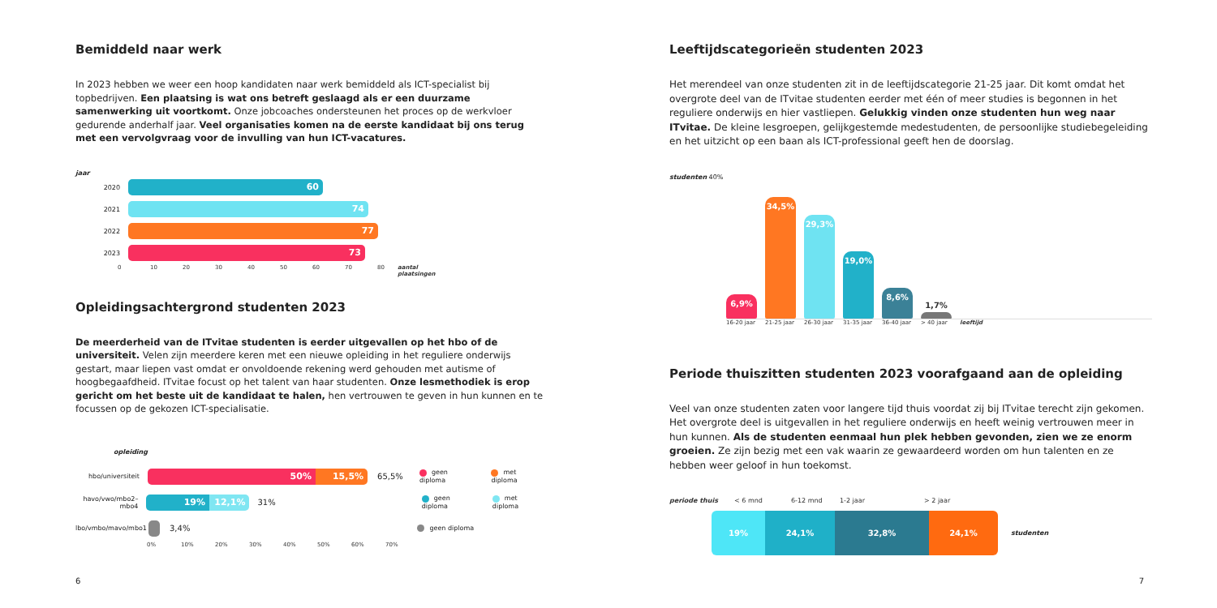Bemiddeld naar werk
In 2023 hebben we weer een hoop kandidaten naar werk bemiddeld als ICT-specialist bij topbedrijven. Een plaatsing is wat ons betreft geslaagd als er een duurzame samenwerking uit voortkomt. Onze jobcoaches ondersteunen het proces op de werkvloer gedurende anderhalf jaar. Veel organisaties komen na de eerste kandidaat bij ons terug met een vervolgvraag voor de invulling van hun ICT-vacatures.
jaar
2020
60
2021
74
2022
77
2023
73
0 10 20 30 40 50 60 70 80 aantal
plaatsingen
Opleidingsachtergrond studenten 2023
De meerderheid van de ITvitae studenten is eerder uitgevallen op het hbo of de universiteit. Velen zijn meerdere keren met een nieuwe opleiding in het reguliere onderwijs gestart, maar liepen vast omdat er onvoldoende rekening werd gehouden met autisme of hoogbegaafdheid. ITvitae focust op het talent van haar studenten. Onze lesmethodiek is erop gericht om het beste uit de kandidaat te halen, hen vertrouwen te geven in hun kunnen en te focussen op de gekozen ICT-specialisatie.
opleiding
hbo/universiteit
50% 15,5%
65,5%
geen diploma met diploma
havo/vwo/mbo2–mbo4
19% 12,1%
31%
geen diploma met diploma
lbo/vmbo/mavo/mbo1
3,4%
geen diploma
0% 10% 20% 30% 40% 50% 60% 70%
6
Leeftijdscategorieën studenten 2023
Het merendeel van onze studenten zit in de leeftijdscategorie 21-25 jaar. Dit komt omdat het overgrote deel van de ITvitae studenten eerder met één of meer studies is begonnen in het reguliere onderwijs en hier vastliepen. Gelukkig vinden onze studenten hun weg naar ITvitae. De kleine lesgroepen, gelijkgestemde medestudenten, de persoonlijke studiebegeleiding en het uitzicht op een baan als ICT-professional geeft hen de doorslag.
studenten 40%
6,9%
34,5%
29,3%
19,0%
8,6%
1,7%
16-20 jaar 21-25 jaar 26-30 jaar 31-35 jaar 36-40 jaar > 40 jaar leeftijd
Periode thuiszitten studenten 2023 voorafgaand aan de opleiding
Veel van onze studenten zaten voor langere tijd thuis voordat zij bij ITvitae terecht zijn gekomen. Het overgrote deel is uitgevallen in het reguliere onderwijs en heeft weinig vertrouwen meer in hun kunnen. Als de studenten eenmaal hun plek hebben gevonden, zien we ze enorm groeien. Ze zijn bezig met een vak waarin ze gewaardeerd worden om hun talenten en ze hebben weer geloof in hun toekomst.
periode thuis < 6 mnd 6-12 mnd 1-2 jaar > 2 jaar
19% 24,1% 32,8% 24,1%
studenten
7